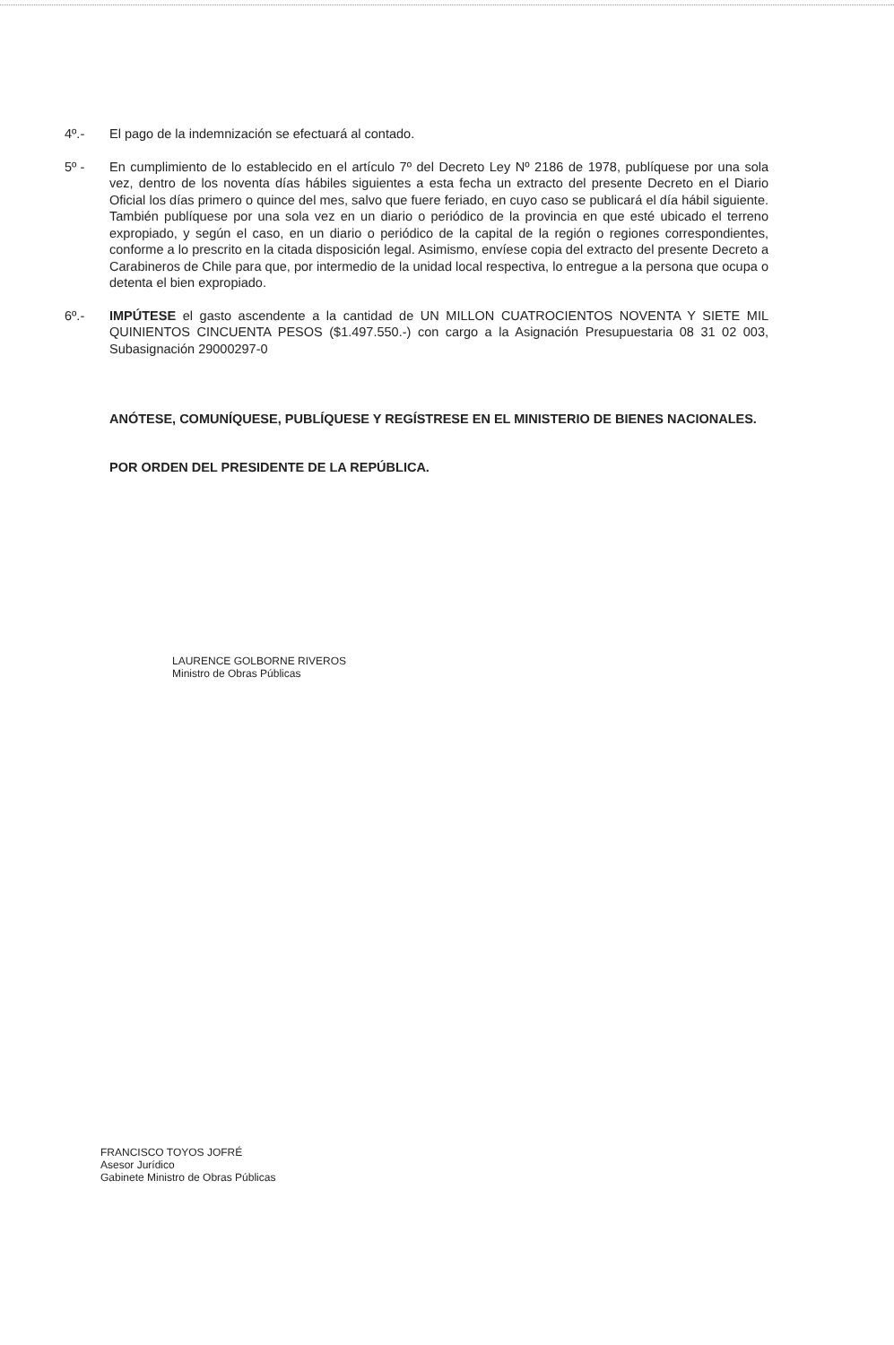4º.- El pago de la indemnización se efectuará al contado.
5º - En cumplimiento de lo establecido en el artículo 7º del Decreto Ley Nº 2186 de 1978, publíquese por una sola vez, dentro de los noventa días hábiles siguientes a esta fecha un extracto del presente Decreto en el Diario Oficial los días primero o quince del mes, salvo que fuere feriado, en cuyo caso se publicará el día hábil siguiente. También publíquese por una sola vez en un diario o periódico de la provincia en que esté ubicado el terreno expropiado, y según el caso, en un diario o periódico de la capital de la región o regiones correspondientes, conforme a lo prescrito en la citada disposición legal. Asimismo, envíese copia del extracto del presente Decreto a Carabineros de Chile para que, por intermedio de la unidad local respectiva, lo entregue a la persona que ocupa o detenta el bien expropiado.
6º.- IMPÚTESE el gasto ascendente a la cantidad de UN MILLON CUATROCIENTOS NOVENTA Y SIETE MIL QUINIENTOS CINCUENTA PESOS ($1.497.550.-) con cargo a la Asignación Presupuestaria 08 31 02 003, Subasignación 29000297-0
ANÓTESE, COMUNÍQUESE, PUBLÍQUESE Y REGÍSTRESE EN EL MINISTERIO DE BIENES NACIONALES.
POR ORDEN DEL PRESIDENTE DE LA REPÚBLICA.
LAURENCE GOLBORNE RIVEROS
Ministro de Obras Públicas
FRANCISCO TOYOS JOFRÉ
Asesor Jurídico
Gabinete Ministro de Obras Públicas